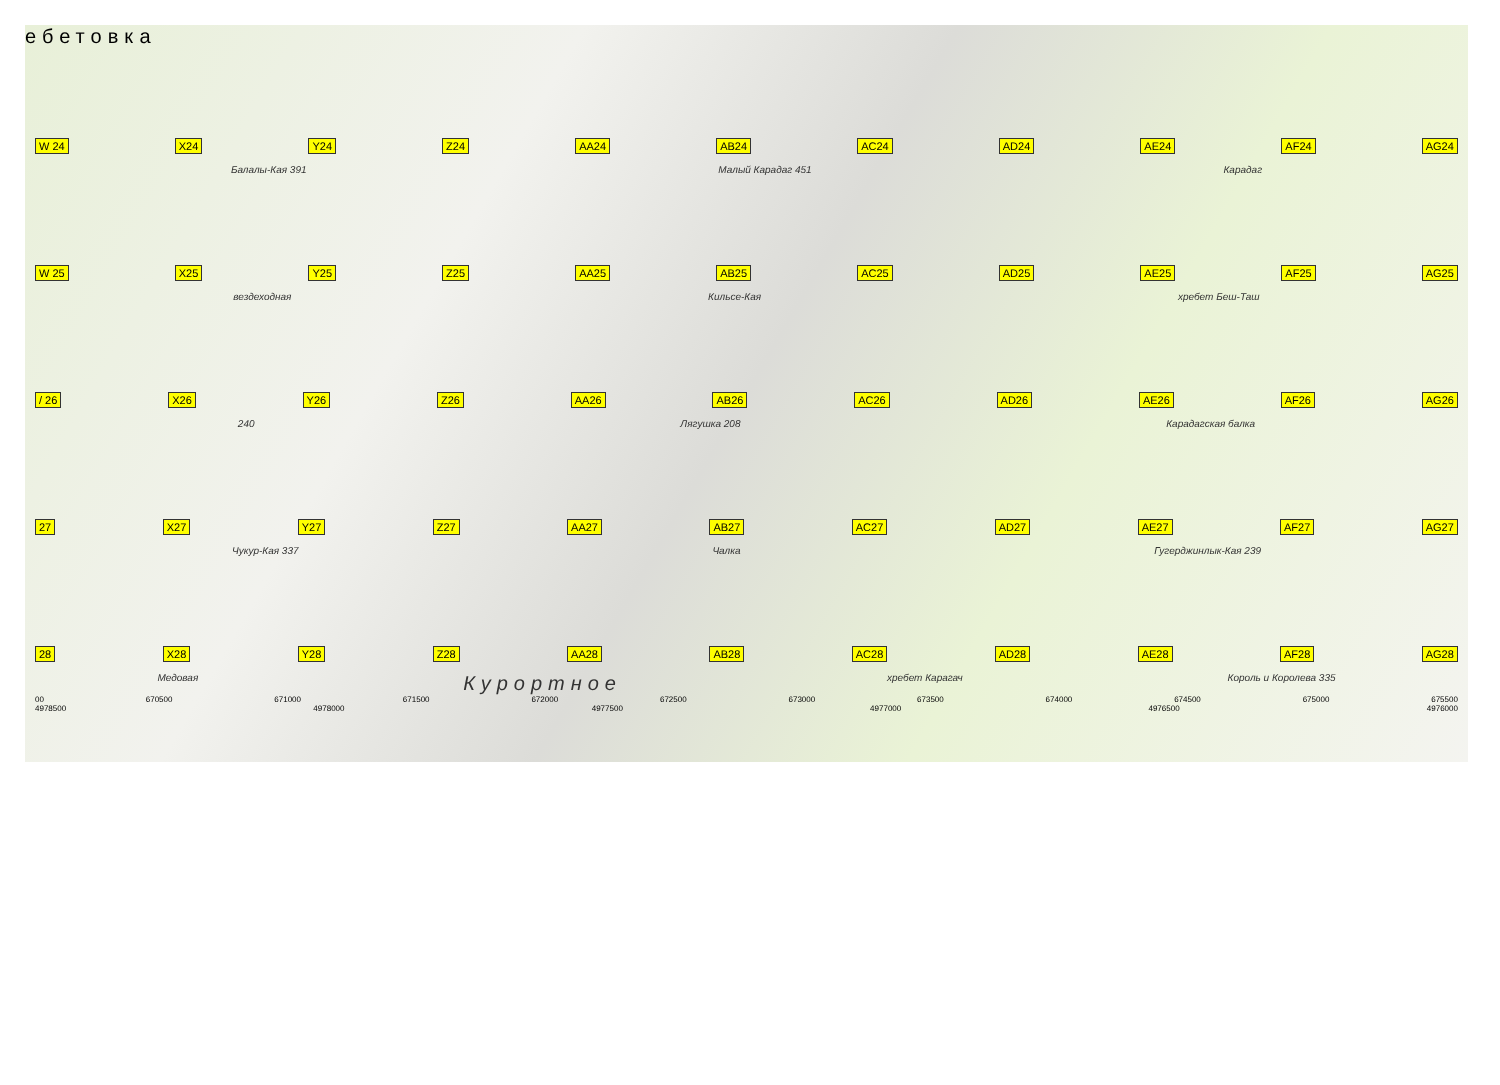ебетовка
W 24 X24 Y24 Z24 AA24 AB24 AC24 AD24 AE24 AF24 AG24
Балалы-Кая 391 Малый Карадаг 451 Карадаг
W 25 X25 Y25 Z25 AA25 AB25 AC25 AD25 AE25 AF25 AG25
вездеходная Кильсе-Кая хребет Беш-Таш
/ 26 X26 Y26 Z26 AA26 AB26 AC26 AD26 AE26 AF26 AG26
240 Лягушка 208 Карадагская балка
27 X27 Y27 Z27 AA27 AB27 AC27 AD27 AE27 AF27 AG27
Чукур-Кая 337 Чалка Гугерджинлык-Кая 239
28 X28 Y28 Z28 AA28 AB28 AC28 AD28 AE28 AF28 AG28
Медовая Курортное хребет Карагач Король и Королева 335
00 670500 671000 671500 672000 672500 673000 673500 674000 674500 675000 675500
4978500 4978000 4977500 4977000 4976500 4976000